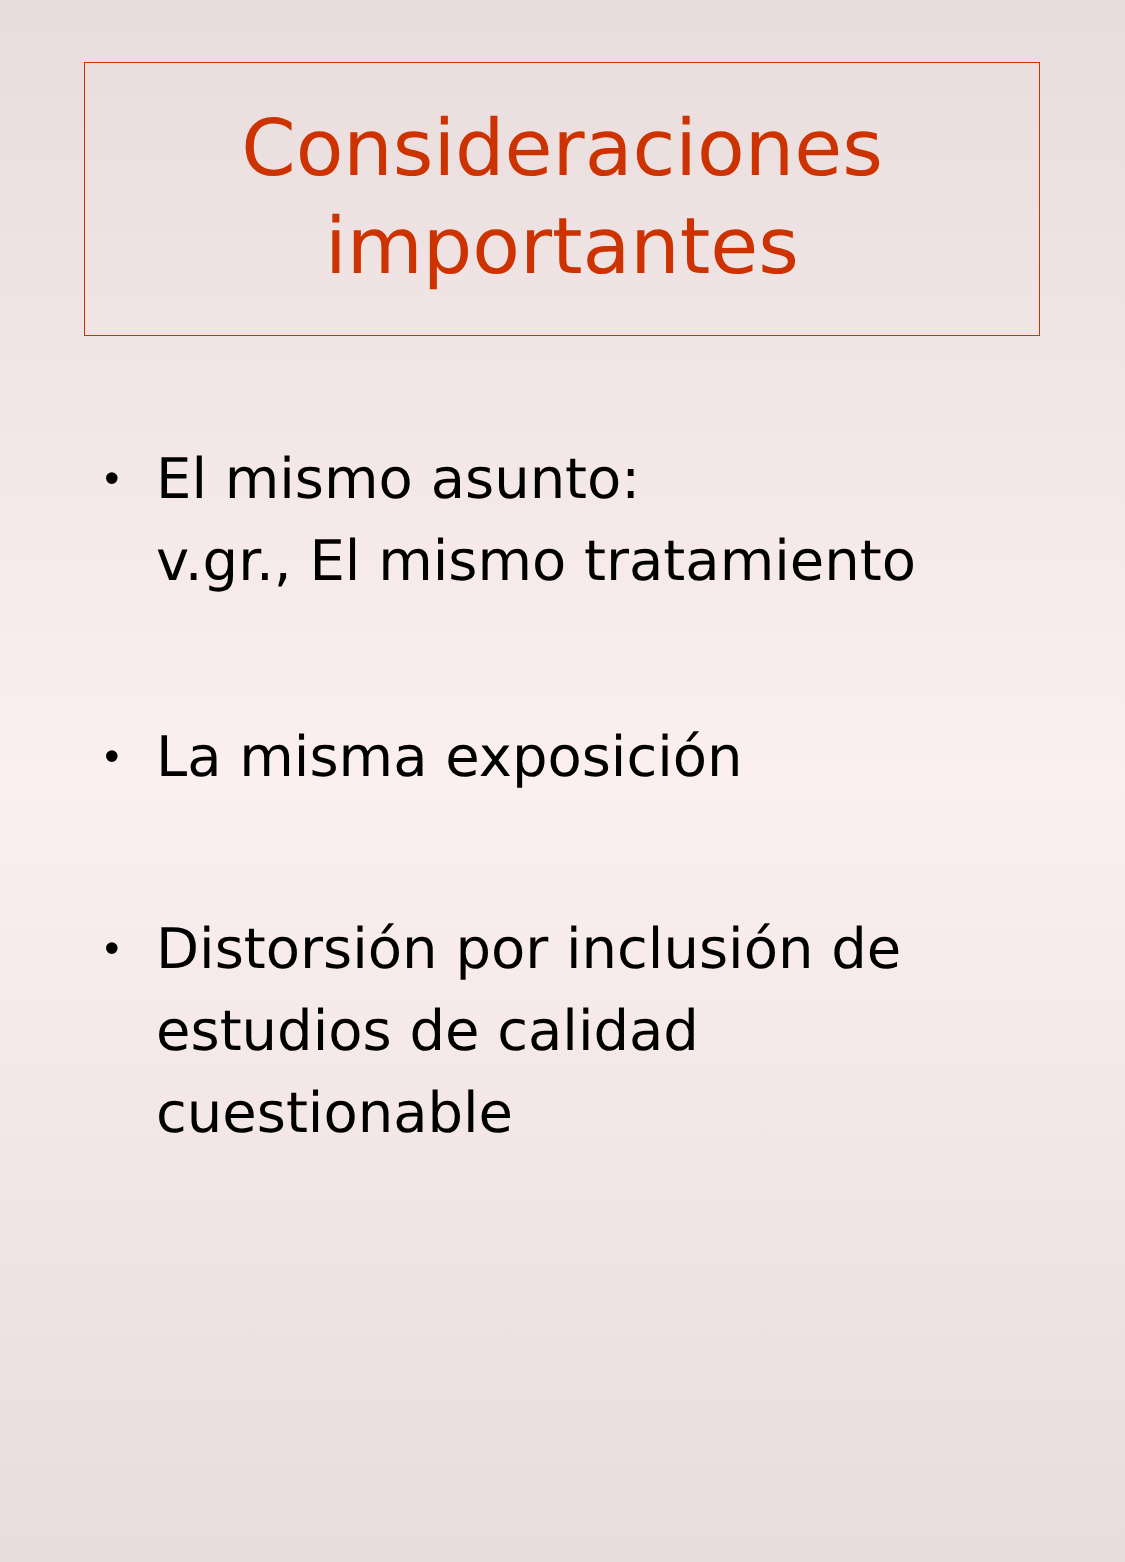Consideraciones
importantes
• El mismo asunto:
v.gr., El mismo tratamiento
• La misma exposición
• Distorsión por inclusión de estudios de calidad cuestionable